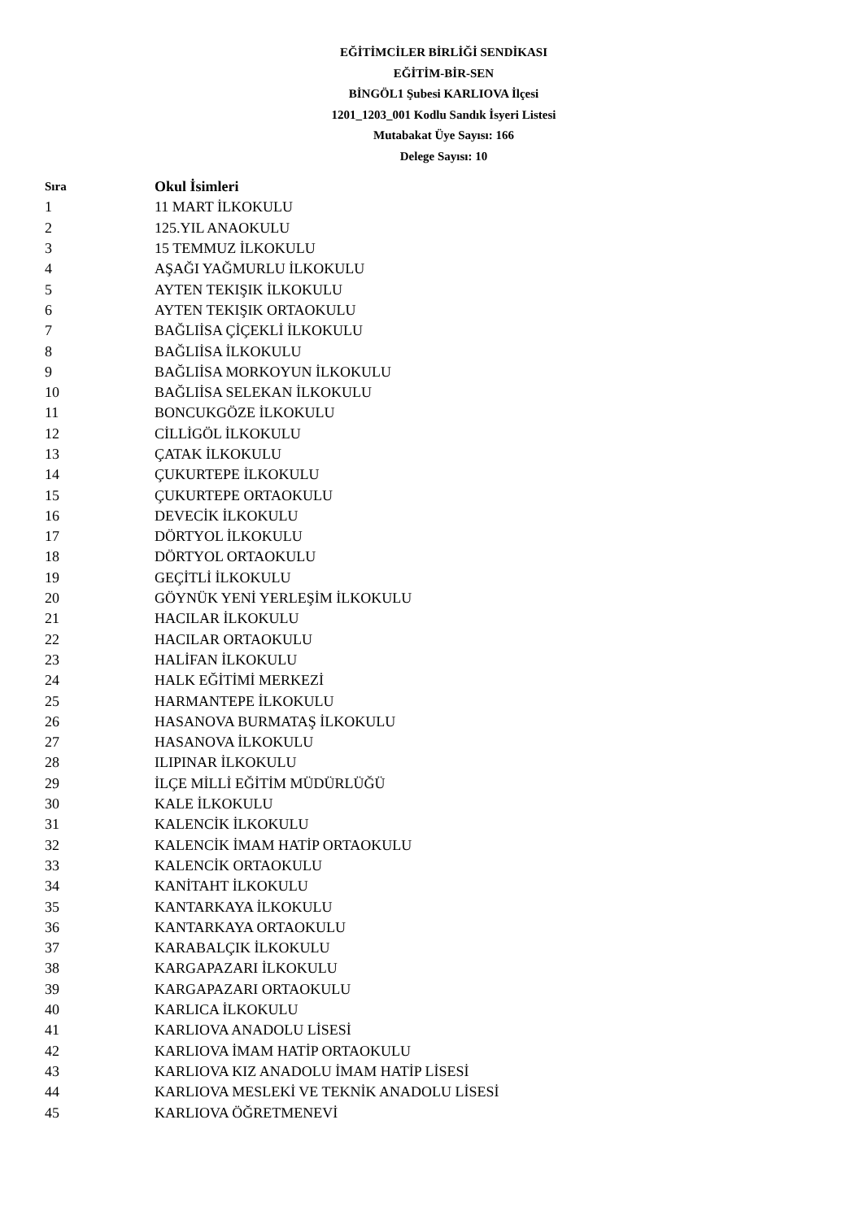EĞİTİMCİLER BİRLİĞİ SENDİKASI
EĞİTİM-BİR-SEN
BİNGÖL1 Şubesi KARLIOVA İlçesi
1201_1203_001 Kodlu Sandık İsyeri Listesi
Mutabakat Üye Sayısı: 166
Delege Sayısı: 10
| Sıra | Okul İsimleri |
| --- | --- |
| 1 | 11 MART İLKOKULU |
| 2 | 125.YIL ANAOKULU |
| 3 | 15 TEMMUZ İLKOKULU |
| 4 | AŞAĞI YAĞMURLU İLKOKULU |
| 5 | AYTEN TEKIŞIK İLKOKULU |
| 6 | AYTEN TEKIŞIK ORTAOKULU |
| 7 | BAĞLIİSA ÇİÇEKLİ İLKOKULU |
| 8 | BAĞLIİSA İLKOKULU |
| 9 | BAĞLIİSA MORKOYUN İLKOKULU |
| 10 | BAĞLIİSA SELEKAN İLKOKULU |
| 11 | BONCUKGÖZE İLKOKULU |
| 12 | CİLLİGÖL İLKOKULU |
| 13 | ÇATAK İLKOKULU |
| 14 | ÇUKURTEPE İLKOKULU |
| 15 | ÇUKURTEPE ORTAOKULU |
| 16 | DEVECİK İLKOKULU |
| 17 | DÖRTYOL İLKOKULU |
| 18 | DÖRTYOL ORTAOKULU |
| 19 | GEÇİTLİ İLKOKULU |
| 20 | GÖYNÜK YENİ YERLEŞİM İLKOKULU |
| 21 | HACILAR İLKOKULU |
| 22 | HACILAR ORTAOKULU |
| 23 | HALİFAN İLKOKULU |
| 24 | HALK EĞİTİMİ MERKEZİ |
| 25 | HARMANTEPE İLKOKULU |
| 26 | HASANOVA BURMATAŞ İLKOKULU |
| 27 | HASANOVA İLKOKULU |
| 28 | ILIPINAR İLKOKULU |
| 29 | İLÇE MİLLİ EĞİTİM MÜDÜRLÜĞÜ |
| 30 | KALE İLKOKULU |
| 31 | KALENCİK İLKOKULU |
| 32 | KALENCİK İMAM HATİP ORTAOKULU |
| 33 | KALENCİK ORTAOKULU |
| 34 | KANİTAHT İLKOKULU |
| 35 | KANTARKAYA İLKOKULU |
| 36 | KANTARKAYA ORTAOKULU |
| 37 | KARABALÇIK İLKOKULU |
| 38 | KARGAPAZARI İLKOKULU |
| 39 | KARGAPAZARI ORTAOKULU |
| 40 | KARLICA İLKOKULU |
| 41 | KARLIOVA ANADOLU LİSESİ |
| 42 | KARLIOVA İMAM HATİP ORTAOKULU |
| 43 | KARLIOVA KIZ ANADOLU İMAM HATİP LİSESİ |
| 44 | KARLIOVA MESLEKİ VE TEKNİK ANADOLU LİSESİ |
| 45 | KARLIOVA ÖĞRETMENEVİ |